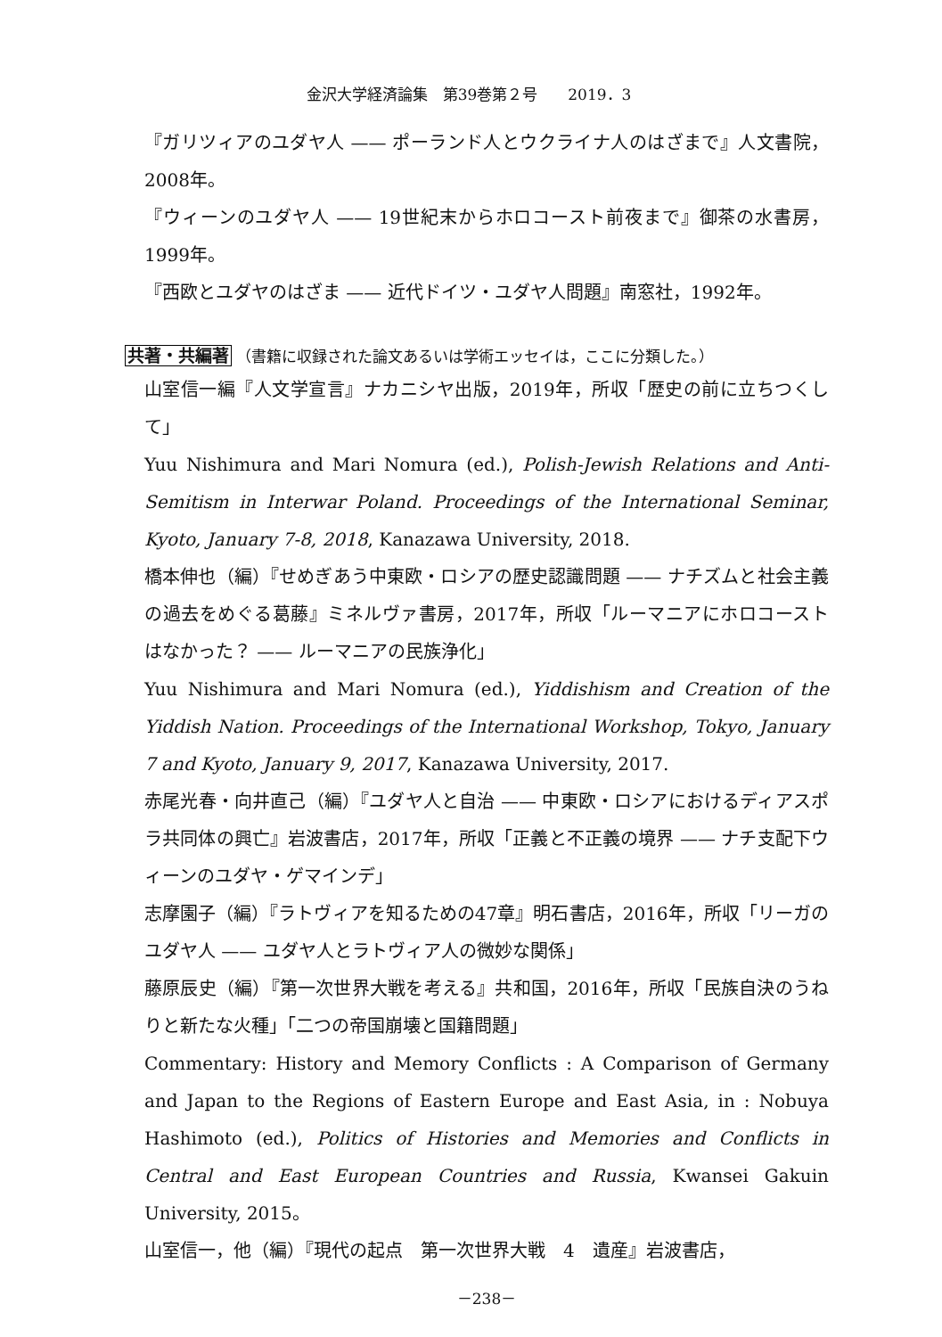金沢大学経済論集　第39巻第２号　　2019．3
『ガリツィアのユダヤ人 —— ポーランド人とウクライナ人のはざまで』人文書院，2008年。
『ウィーンのユダヤ人 —— 19世紀末からホロコースト前夜まで』御茶の水書房，1999年。
『西欧とユダヤのはざま —— 近代ドイツ・ユダヤ人問題』南窓社，1992年。
共著・共編著 （書籍に収録された論文あるいは学術エッセイは，ここに分類した。）
山室信一編『人文学宣言』ナカニシヤ出版，2019年，所収「歴史の前に立ちつくして」
Yuu Nishimura and Mari Nomura (ed.), Polish-Jewish Relations and Anti-Semitism in Interwar Poland. Proceedings of the International Seminar, Kyoto, January 7-8, 2018, Kanazawa University, 2018.
橋本伸也（編）『せめぎあう中東欧・ロシアの歴史認識問題 —— ナチズムと社会主義の過去をめぐる葛藤』ミネルヴァ書房，2017年，所収「ルーマニアにホロコーストはなかった？ —— ルーマニアの民族浄化」
Yuu Nishimura and Mari Nomura (ed.), Yiddishism and Creation of the Yiddish Nation. Proceedings of the International Workshop, Tokyo, January 7 and Kyoto, January 9, 2017, Kanazawa University, 2017.
赤尾光春・向井直己（編）『ユダヤ人と自治 —— 中東欧・ロシアにおけるディアスポラ共同体の興亡』岩波書店，2017年，所収「正義と不正義の境界 —— ナチ支配下ウィーンのユダヤ・ゲマインデ」
志摩園子（編）『ラトヴィアを知るための47章』明石書店，2016年，所収「リーガのユダヤ人 —— ユダヤ人とラトヴィア人の微妙な関係」
藤原辰史（編）『第一次世界大戦を考える』共和国，2016年，所収「民族自決のうねりと新たな火種」「二つの帝国崩壊と国籍問題」
Commentary: History and Memory Conflicts : A Comparison of Germany and Japan to the Regions of Eastern Europe and East Asia, in : Nobuya Hashimoto (ed.), Politics of Histories and Memories and Conflicts in Central and East European Countries and Russia, Kwansei Gakuin University, 2015。
山室信一，他（編）『現代の起点　第一次世界大戦　4　遺産』岩波書店，
－238－